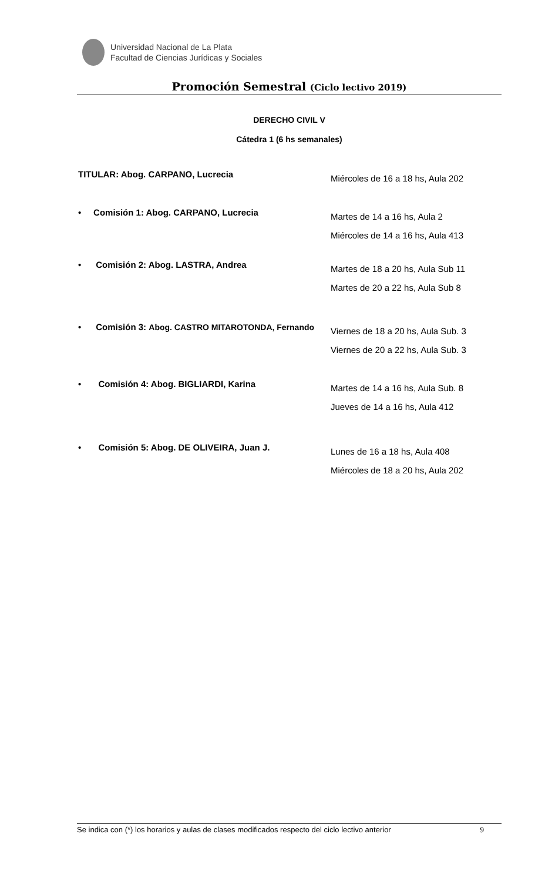Universidad Nacional de La Plata
Facultad de Ciencias Jurídicas y Sociales
Promoción Semestral (Ciclo lectivo 2019)
DERECHO CIVIL V
Cátedra 1 (6 hs semanales)
TITULAR: Abog. CARPANO, Lucrecia
Miércoles de 16 a 18 hs, Aula 202
• Comisión 1: Abog. CARPANO, Lucrecia
Martes de 14 a 16 hs, Aula 2
Miércoles de 14 a 16 hs, Aula 413
• Comisión 2: Abog. LASTRA, Andrea
Martes de 18 a 20 hs, Aula Sub 11
Martes de 20 a 22 hs, Aula Sub 8
• Comisión 3: Abog. CASTRO MITAROTONDA, Fernando
Viernes de 18 a 20 hs, Aula Sub. 3
Viernes de 20 a 22 hs, Aula Sub. 3
• Comisión 4: Abog. BIGLIARDI, Karina
Martes de 14 a 16 hs, Aula Sub. 8
Jueves de 14 a 16 hs, Aula 412
• Comisión 5: Abog. DE OLIVEIRA, Juan J.
Lunes de 16 a 18 hs, Aula 408
Miércoles de 18 a 20 hs, Aula 202
Se indica con (*) los horarios y aulas de clases modificados respecto del ciclo lectivo anterior 9